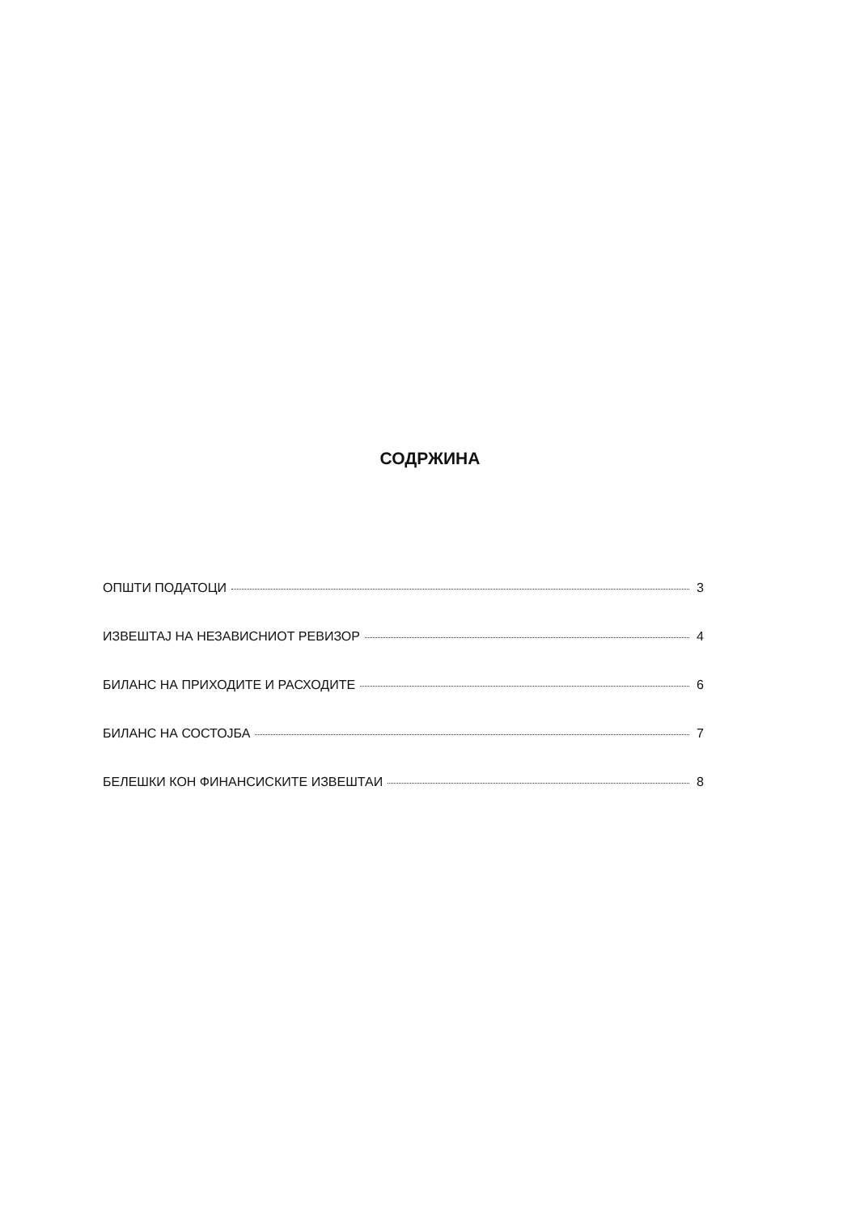СОДРЖИНА
ОПШТИ ПОДАТОЦИ 3
ИЗВЕШТАЈ НА НЕЗАВИСНИОТ РЕВИЗОР 4
БИЛАНС НА ПРИХОДИТЕ И РАСХОДИТЕ 6
БИЛАНС НА СОСТОЈБА 7
БЕЛЕШКИ КОН ФИНАНСИСКИТЕ ИЗВЕШТАИ 8